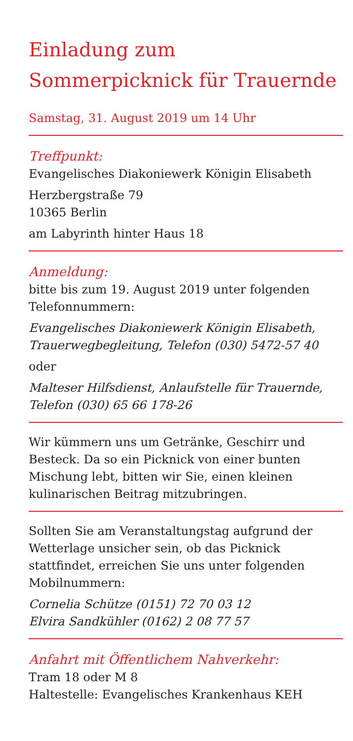Einladung zum
Sommerpicknick für Trauernde
Samstag, 31. August 2019 um 14 Uhr
Treffpunkt:
Evangelisches Diakoniewerk Königin Elisabeth
Herzbergstraße 79
10365 Berlin
am Labyrinth hinter Haus 18
Anmeldung:
bitte bis zum 19. August 2019 unter folgenden Telefonnummern:
Evangelisches Diakoniewerk Königin Elisabeth, Trauerwegbegleitung, Telefon (030) 5472-57 40
oder
Malteser Hilfsdienst, Anlaufstelle für Trauernde, Telefon (030) 65 66 178-26
Wir kümmern uns um Getränke, Geschirr und Besteck. Da so ein Picknick von einer bunten Mischung lebt, bitten wir Sie, einen kleinen kulinarischen Beitrag mitzubringen.
Sollten Sie am Veranstaltungstag aufgrund der Wetterlage unsicher sein, ob das Picknick stattfindet, erreichen Sie uns unter folgenden Mobilnummern:
Cornelia Schütze (0151) 72 70 03 12
Elvira Sandkühler (0162) 2 08 77 57
Anfahrt mit Öffentlichem Nahverkehr:
Tram 18 oder M 8
Haltestelle: Evangelisches Krankenhaus KEH